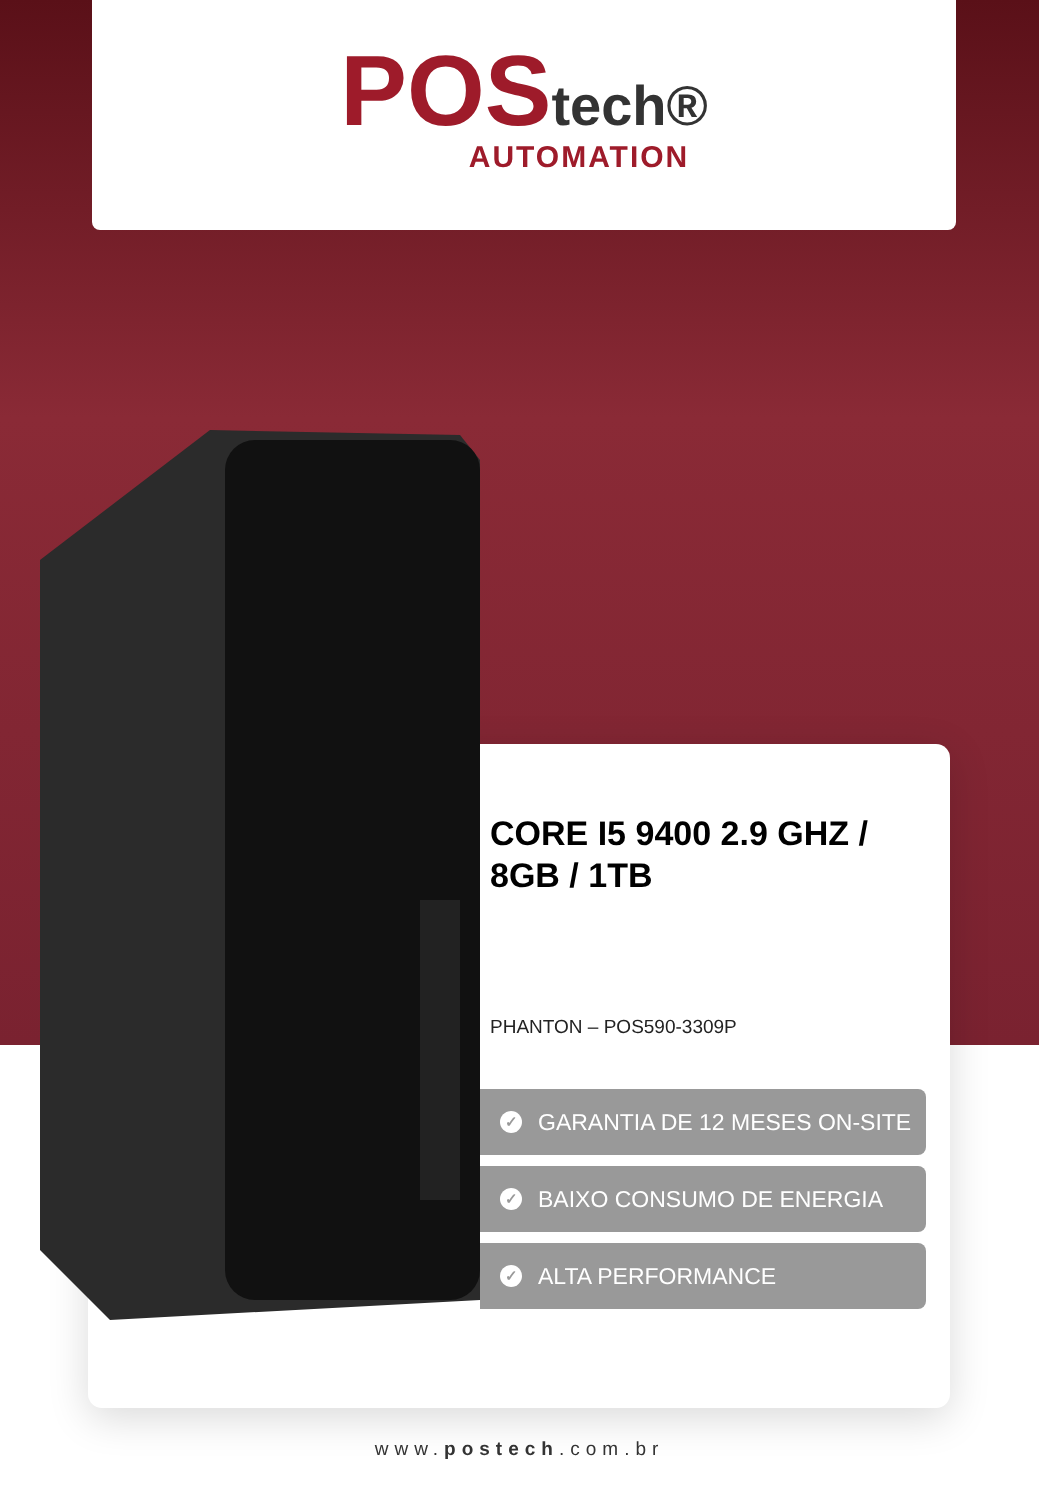POStech®
AUTOMATION
CORE I5 9400 2.9 GHZ / 8GB / 1TB
PHANTON – POS590-3309P
✓ GARANTIA DE 12 MESES ON-SITE
✓ BAIXO CONSUMO DE ENERGIA
✓ ALTA PERFORMANCE
www.postech.com.br